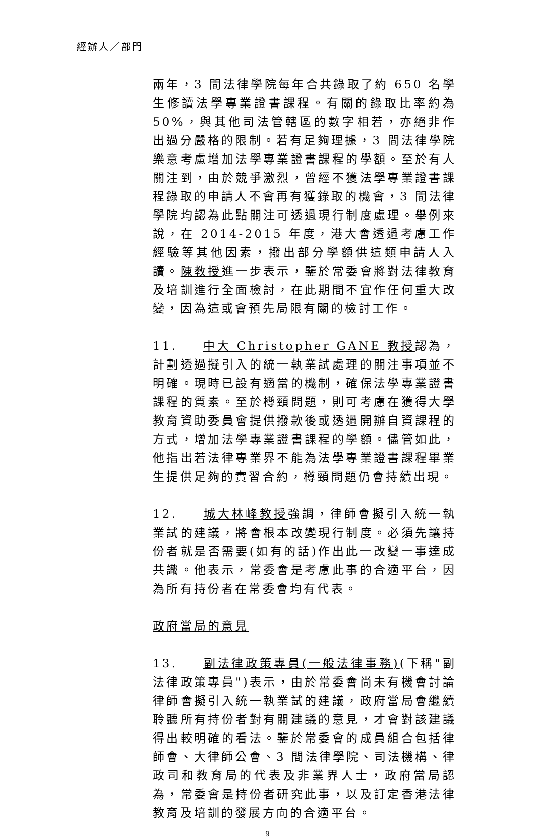經辦人／部門
兩年，3 間法律學院每年合共錄取了約 650 名學生修讀法學專業證書課程。有關的錄取比率約為 50%，與其他司法管轄區的數字相若，亦絕非作出過分嚴格的限制。若有足夠理據，3 間法律學院樂意考慮增加法學專業證書課程的學額。至於有人關注到，由於競爭激烈，曾經不獲法學專業證書課程錄取的申請人不會再有獲錄取的機會，3 間法律學院均認為此點關注可透過現行制度處理。舉例來說，在 2014-2015 年度，港大會透過考慮工作經驗等其他因素，撥出部分學額供這類申請人入讀。陳教授進一步表示，鑒於常委會將對法律教育及培訓進行全面檢討，在此期間不宜作任何重大改變，因為這或會預先局限有關的檢討工作。
11. 中大 Christopher GANE 教授認為，計劃透過擬引入的統一執業試處理的關注事項並不明確。現時已設有適當的機制，確保法學專業證書課程的質素。至於樽頸問題，則可考慮在獲得大學教育資助委員會提供撥款後或透過開辦自資課程的方式，增加法學專業證書課程的學額。儘管如此，他指出若法律專業界不能為法學專業證書課程畢業生提供足夠的實習合約，樽頸問題仍會持續出現。
12. 城大林峰教授強調，律師會擬引入統一執業試的建議，將會根本改變現行制度。必須先讓持份者就是否需要(如有的話)作出此一改變一事達成共識。他表示，常委會是考慮此事的合適平台，因為所有持份者在常委會均有代表。
政府當局的意見
13. 副法律政策專員(一般法律事務)(下稱"副法律政策專員")表示，由於常委會尚未有機會討論律師會擬引入統一執業試的建議，政府當局會繼續聆聽所有持份者對有關建議的意見，才會對該建議得出較明確的看法。鑒於常委會的成員組合包括律師會、大律師公會、3 間法律學院、司法機構、律政司和教育局的代表及非業界人士，政府當局認為，常委會是持份者研究此事，以及訂定香港法律教育及培訓的發展方向的合適平台。
9